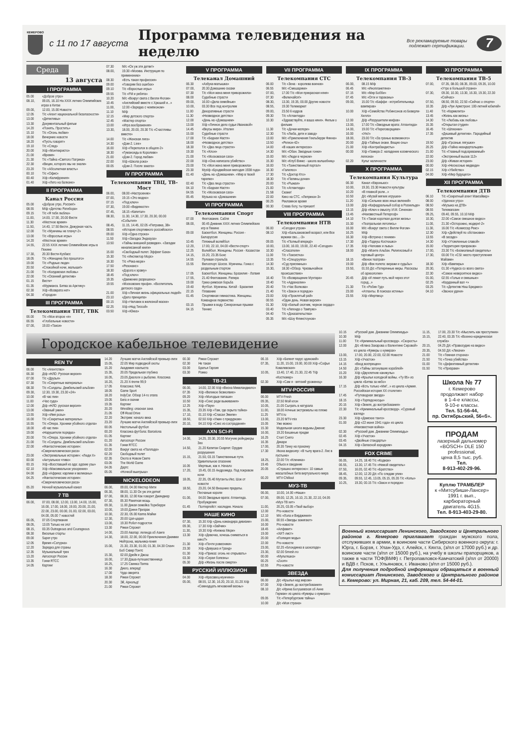КЕМЕРОВО
с 11 по 17 августа
Программа телевидения на неделю
Все рекламируемые товары подлежат сертификации.
7
Среда
13 августа
I ПРОГРАММА
05.00 «Доброе утро»
08.10, 09.05, 16.10 На XXIX летних Олимпийских играх в Китае
09.00, 12.00, 15.00 Новости
12.05 Т/с «Агент национальной безопасности»
13.00 «Детективы»
13.30 Документальный фильм
14.20 «Понять. Простить»
15.10 Т/с «Огонь любви»
18.00 Вечерние новости
18.20 «Пусть говорят»
19.10 Т/с «След»
20.00 Х/ф «Монтекристо»
21.00 «Время»
21.30 Т/с «Тайна «Святого Патрика»
22.30 «Вицин, которого мы не знали»
23.20 Т/с «Абсолютная власть»
00.10 Т/с «Офис»
00.40 Х/ф «Калифрения»
01.40 Х/ф «Лето на балконе»
II ПРОГРАММА
Канал Россия
05.00 «Доброе утро, Россия!»
08.55 М/ф «Детство Ратибора»
09.15 Т/с «Я тебя люблю»
11.00, 14.00, 17.00, 20.00 Вести
11.30 «Местное время»
11.50, 14.40, 17.50 Вести. Дежурная часть
12.00 Т/с «Мужчины не плачут-2»
13.00 Т/с «Взрослые игры»
14.20 «Местное время»
14.55, 22.55 XXIX летние Олимпийские игры в Пекине
17.30, 20.30 Вести-Кузбасс
18.05 Т/с «Женщина без прошлого»
19.00 Т/с «Родные люди»
20.50 «Спокойной ночи, малыши!»
21.00 Т/с «Колдовская любовь»
22.00 Т/с «Осенний детектив»
01.15 Вести+
01.35 «Мурманск. Битва за Арктику»
02.30 Х/ф «Возврата нет»
04.30 «Городок»
III ПРОГРАММА
Телекомпания ТНТ, ТВК
06.00 Т/с «Мое второе «я»
06.55 «Глобальные новости»
07.00, 19.00 «Такси»
07.30 М/с «Ох уж эти детки!»
08.00, 19.30 «Москва. Инструкция по применению»
08.30 «Есть такая профессия»
09.00 «Говорим без ошибок»
09.10 Т/с «Взрослые игры»
09.55 Т/с «FM и ребята»
10.20 М/с «Вокруг света с Вилли Фогом»
10.45 «Английский вместе с Хрюшей и...»
11.00, 12.00 «Зарядка с чемпионом»
11.10 М/ф
12.15 «Мир детского спорта»
12.45 «Мастер спорта»
13.00 «Игра воображения»
13.30, 18.00, 20.00, 20.30 Т/с «Счастливы вместе»
14.00 Т/с «Женская лига»
14.30 «Дом-2. Live»
16.00 Х/ф «Переполох в общаге-2»
18.30 «Гуманоиды в Королеве»
21.00 «Дом-2. Город любви»
22.00 Х/ф «Школа рока»
00.05 «Дом-2. После заката»
IV ПРОГРАММА
Телекомпании ТВЦ, ТВ-Мост
06.00, 08.00 «Настроение»
07.00, 19.15 «Это модно»
07.15 «Под ключ»
07.30, 19.00 «Видимости»
07.45, 18.15 «Капитал»
08.30, 11.30, 14.30, 17.30, 20.30, 00.00 «События»
08.45, 11.15, 14.45, 02.05 «Петровка, 38»
08.55 «История спортивного российского»
09.00 Х/ф «Одна строка»
11.50 Х/ф «Загадка Эндхауза»
13.50 «Тайны внешней разведки». «Загадки ненаписанной книги»
15.00 «Свободный полет. Эффект Баха»
15.30 Т/с «Инспектор Морс»
16.30 Т/с «Река-море»
17.50 «Резонанс»
18.30 «Дорога к храму»
18.45 «Под ключ»
19.35 «Движение разрешено»
19.55 «Московские профи». «Воспитатель детского сада»
21.00 Х/ф «Личная жизнь официальных людей»
23.10 «Дело принципа»
00.15 Х/ф «Человек в железной маске»
02.25 Х/ф «Над Тиссой»
03.50 Х/ф «Юкка»
V ПРОГРАММА
Телеканал Домашний
06.30 «Азбука-малышка»
07.00, 20.30 Домашние сказки
07.30 Т/с «Моя жена меня приворожила»
08.00 Судебные страсти
09.00, 16.00 «Дела семейные»
10.00, 03.30 Все под контролем
11.00 Декоративные страсти
11.30 «Незвездное детство»
12.00 «День на «Домашнем»
13.00 Х/ф «Личное дело судьи Ивановой»
14.45 «Вкусы мира». Италия
15.00 Судебные страсти
17.00 Т/с «Бедная Настя»
18.00 «Незвездное детство»
18.30 Т/с «Два лица страсти»
19.30 Т/с «Клон»
21.00 Т/с «Московская сага»
22.00 Х/ф «Она написала убийство»
23.00 Т/с «Моя жена меня приворожила»
23.30 Муз/ф «Бродвейская мелодия 1938 года»
01.40 «День на «Домашнем». «Мир в твоей тарелке»
02.40 Т/с «Два лица страсти»
04.10 Т/с «Бедная Настя»
04.55 Т/с «Московская сага»
05.45 Музыка на «Домашнем»
VI ПРОГРАММА
Телекомпания Спорт
07.00 Фехтование. Сабля
08.00, 00.45 Дневник XXIX летних Олимпийских игр в Пекине
09.00 Баскетбол. Женщины. Россия - Белоруссия
10.45 Пляжный волейбол
12.20, 17.00, 22.10, 04.00 «Вести-спорт»
12.25 Волейбол. Женщины. Россия - Казахстан
14.15, 15.20, 23.35 Бокс
14.55 Пулевая стрельба
15.55 Велоспорт. Шоссе. Мужчины. Гонка с раздельным стартом
17.05 Баскетбол. Женщины. Бразилия - Латвия
17.55, 21.40 Фехтование. Рапира
19.00 Греко-римская борьба
19.40 Футбол. Мужчины. Китай - Бразилия
22.15 Плавание
01.45 Спортивная гимнастика. Женщины. Командное первенство
03.15 Прыжки в воду. Синхронные прыжки
04.15 Теннис
VII ПРОГРАММА
Телекомпания СТС
06.00 Т/с «Зена - королева воинов»
06.55 М/с «Смешарики»
07.00, 17.00 Т/с «Моя прекрасная няня»
07.30 «Включайся!»
08.30, 13.30, 19.35, 00.00 Другие новости
08.55, 19.30 Телемаркет
09.00, 23.50 6 кадров
09.30 Т/с «Атлантида»
10.30 «Здравствуйте, я ваша няня». Фильм о фильме
11.30 Т/с «Дочки-матери»
12.30 Т/с «Люба, дети и завод»
13.00 М/с «Приключения Гекльберри Финна»
13.50 «Регион-42»
14.00 «В наших интересах»
14.30 М/с «Обан. Звездные гонки»
15.00 М/с «Люди в черном»
15.30 М/с «Клуб Винкс - школа волшебниц»
16.00 Т/с «Таинственный портал»
16.30 «Галилео»
17.30 Т/с «Доктор Кто»
18.30 Т/с «Папины дочки»
20.00 Т/с «Рыжая»
21.00 Т/с «Атлантида»
21.58 Скажи!
22.00 Кино на СТС. «Лепрекон-3»
00.25 Рекламное время
00.30 Слава богу, ты пришел!
VIII ПРОГРАММА
Телекомпания НТВ
06.00 «Сегодня утром»
08.10 Х/ф «Бальзаковский возраст, или Все мужики сво....-3»
09.05 Т/с «Полный вперед!»
10.00, 13.00, 16.00, 19.00, 22.40 «Сегодня»
10.30 «Спасатели»
11.00 Т/с «Таксистка»
13.35 Т/с «Спецгруппа»
14.30 «Суд присяжных»
15.30, 18.30 «Обзор. Чрезвычайное происшествие»
16.40 Т/с «Возвращение Мухтара»
19.40 Т/с «Адреналин»
20.40 Т/с «Час Волкова»
21.40 Т/с «Закон и порядок»
23.00 Х/ф «Проклятый рай»
00.55 «Один день. Новая версия»
01.30 Х/ф «Белый охотник, черное сердце»
03.40 Т/с «Легенда о Тампуке»
04.40 Т/с «Доказательства»
05.35 М/с «Шоу Флинстоунов»
IX ПРОГРАММА
Телекомпания ТВ-3
06.00, 08.15 М/ф
06.45 М/с «Инопланетяне»
07.15 М/с «Мир Бобби»
07.45 М/с «Огги и тараканы»
09.00, 15.00 Т/с «Баффи - истребительница вампиров»
10.00 Х/ф «Семейство Робинсонов из Беверли-Хиллз»
12.00 Д/ф «Разрушители мифов»
13.00, 17.00 Т/с «Звездные врата: Атлантида»
14.00, 19.00 Т/с «Переговорщики»
16.00 «Упс!»
18.00, 23.00 Т/с «За гранью возможного»
20.00 Д/ф «Тайные знаки. Вещие сны»
21.00 Х/ф «Контрабандисты»
00.00 Х/ф «Гамера-2: нападение космического легиона»
02.20 Культ наличности
X ПРОГРАММА
Телекомпания Культура
06.30 Канал «Евроньюс»
10.00, 19.30, 23.30 Новости культуры
10.20 «В главной роли...»
10.50 Д/с «Музей мягких игрушек»
11.20 Х/ф «Сильнее всех иных велений»
13.00 Д/ф «Кафедральный собор в Роскильде»
13.15 Д/ф «Ключ к смыслу. И.М. Сеченов»
13.45 «Неизвестный Петергоф»
14.10 Т/с «Такая короткая долгая жизнь»
15.30 «Театральная летопись»
16.00 М/с «Вокруг света с Вилли Фогом»
16.25 М/ф
16.30 Х/ф «Встреча с гением»
17.30 Д/ф «Тадеуш Костюшко»
17.35 Х/ф «Человек и львы»
18.00 Д/ф «Монте Альбан. Религиозный и торговый центр»
18.15 «Венок театров»
19.00 Д/ф «Век полета: виражи и судьбы»
19.50, 01.55 Д/с «Потерянные миры. Рассказы об археологии»
20.45 Д/ф «И ляжет путь мой через этот город...»
21.30 Т/с «Робин Гуд»
23.00 «Атланты. В поисках истины»
23.55 Х/ф «Мертвец»
XI ПРОГРАММА
Телекомпания ТВ-5
07.00, 07.35, 08.00, 08.35, 09.00, 09.35, 10.00 «Утро в большой стране»
07.30, 09.30, 10.30, 13.30, 16.30, 19.30, 22.30 «Сейчас»
07.50, 08.50, 09.50, 22.50 «Сейчас о спорте»
10.35 Д/ф «Луи Армстронг. 100-летний юбилей»
11.40 Т/с «Кармелита»
13.45 «Жизнь как жизнь»
14.30 Т/с «Любовь как любовь»
15.35 «Открытая студия»
16.45 Т/с «Шпионки»
17.35 «Дешевый детектив». Пародийный детектив
19.50 Д/ф «Грозные лягушки»
20.25 Д/ф «Тайна неандертальцев»
21.00 Т/с «Главный подозреваемый»
22.00 «Экстренный вызов 112»
23.00 Д/ф «Живая история»
00.00 Х/ф «Несносные медведи»
02.15 Х/ф «Убийство»
04.00 Х/ф «Мир будущего»
XII ПРОГРАММА
Телекомпания ДТВ
06.10 Т/с «Секретный агент Макгайвер»
08.00 «Удачное утро»
08.50 «Музыка на ДТВ»
08.55 Телемагазин
09.25, 09.40, 09.55, 10.10 М/ф
10.30, 22.00 «Самое смешное видео»
11.00, 21.30 «Осторожно, модерн!-2»
11.30, 16.00 Т/с «Комиссар Рекс»
12.30 Х/ф «Действуй по обстановке»
13.55 «В засаде»
14.30 Х/ф «Утомленные славой»
15.00 «Территория призраков»
17.00, 23.30 Т/с «Безмолвный свидетель»
17.30, 00.00 Т/с «CSI: место преступления Майами»
18.30 Х/ф «Вампиры»
20.30, 01.30 «Чудеса со всего света»
22.30 «Самое невероятное видео»
01.00, 02.55 «Голые и смешные»
02.25 «Карданный вал +»
03.25 Т/с «Детектив Нэш Бриджес»
04.10 «Звонок удачи»
Городское кабельное телевидение
REN TV
06.00 Т/с «Агентство»
06.30 Д/ф «НЛО: Русская версия»
07.00 Т/с «Друзья»
07.30 Т/с «Секретные материалы»
08.30 Т/с «Солдаты. Дембельский альбом»
09.30, 12.30, 19.30, 23.30 «24»
10.00 «В час пик»
11.00 «Час суда»
12.00 Д/ф «НЛО: русская версия»
13.00 «Званый ужин»
13.55 Х/ф «Имя розы»
16.00 Т/с «Секретные материалы»
16.55 Т/с «Опера. Хроники убойного отдела»
18.00 «В час пик»
19.00 «Нарушители порядка»
20.00 Т/с «Опера. Хроники убойного отдела»
21.00 Т/с «Солдаты. Дембельский альбом»
22.00 «Фантастические истории»: «Сверхчеловеческая раса»
23.00 «Экстремальные истории»: «Люди Х»
00.00 «Актуальное чтиво»
00.15 Х/ф «Восставший из ада: адские узы»
02.10 Х/ф «Максимальное ускорение»
04.00 Д/ф «Африка: карлики и великаны»
04.25 «Фантастические истории»: «Сверхчеловеческая раса»
05.20 Ночной музыкальный канал
7 ТВ
06.00, 07.00, 08.00, 12.00, 13.00, 14.00, 15.00, 16.00, 17.00, 18.00, 19.00, 20.00, 21.00, 22.00, 23.00, 00.00, 01.00, 02.00, 03.00, 04.00, 05.00 7 новостей
06.05, 07.05 Спортмания
08.05, 13.05 Только не это!
08.15, 03.35 Outrageous and Courageous
08.30 Веселые старты
09.00 Super-утро
12.05 Время «Сатурна»
12.20 Зарядка для страны
12.35 Музыкальный трек
13.20 Автоспорт России
13.35 Гонки RTCC
14.05 Картинг
14.20 Лучшие матчи Английской премьер-лиги
15.05, 22.05 Мир подводной охоты
15.20 Академия нахлыста
15.35, 20.05 Предельная глубина
16.05, 23.05 Диалоги о рыбалке. Классика
16.20, 21.20 X-treme 99,9
17.05 Классика: NHL
18.05 Game Sport
18.20 IndyCar. Обзор 14-го этапа
19.05 Бега и скачки
19.35 Картинг
20.20 Wrestling: опасная зона
21.05 Off-Road Drive
22.20 Экстрим: начало века
23.20 Лучшие матчи Английской премьер-лиги
00.05 Настольный футбол
00.20 Классика футбола: Barcelona
01.05 Картинг
01.20 Автоспорт России
01.35 Гонки RTCC
02.05 Вокруг света на «Палладе»
02.20 Свободный полет
02.35 Охота в Новом Свете
03.05 The World Game
04.05 Дартс
05.05 «Ночной выигрыш»
NICKELODEON
06.00, 09.00, 04.00 Мистер Мити
06.30, 08.00, 11.30 Ох уж эти детки!
07.00, 08.30, 12.00 Как говорит Джинджер
07.30, 05.30 Ракетная мощь
09.30, 11.00 Дикая семейка Торнберри
10.00, 19.00 Дэнни Призрак
10.30, 22.30, 05.00 Каппа Майки
12.30, 20.00 Цап-царап
13.00, 19.30 Робот-подросток
13.30 Рикки Спрокет
14.00, 23.00 Аватар: легенда об Аанге
14.30, 18.00, 22.00, 00.00 Приключения Джимми Нейтрона, мальчика-гения
15.00, 21.30, 23.30, 01.00, 01.30, 04.30 Спанч Боб Сквер Пэнтс
15.30, 02.00 Дрейк и Джош
16.00, 17.30 Даша-путешественница
16.25, 17.25 Свинка Пэппа
16.30 Диего, вперед!
17.00 Чудо-зверята
18.30 Рикки Спрокет
20.30 Эй, Арнольд!
21.00 Рикки Спрокет
00.30 Рикки Спрокет
02.30 Не такая
03.00 Братья Гарсия
03.30 Ромео
ТВ-21
06.00, 14.00, 22.00 Х/ф «Весна Микеланджело»
07.35 Х/ф «Великое безмолвие»
09.20 Х/ф «Молодые папаши»
10.50 Х/ф «Секс ради выживания»
12.25 Х/ф «Паук»
15.35, 23.35 Х/ф «Там, где скрыта тайна»
17.10, 01.10 Х/ф «Спасая Эмили»
18.50, 02.50 Х/ф «Ужин с придурком»
20.10, 04.10 Х/ф «Секс из сострадания»
AXN SCI-FI
14.00, 14.25, 20.30, 20.55 Могучие рейнджеры Зео
14.50, 21.20 Капитан Скарлет. Орудие разрушения
15.15, 21.50, 03.15 Таинственные пути. Удивительное спасение
16.05 Мертвые, как я. Начало
17.20, 19.45, 00.15 Андромеда. Под покровом ночи
18.05, 22.35, 05.40 Мутанты Икс. Шок от новости
18.50, 23.20, 04.50 Внешние пределы. Песчаные короли
01.00, 04.00 Звездные врата: Атлантида. Пробуждение
01.45 Полтергейст: наследие. Начало
НАШЕ КИНО
07.30, 15.30 Х/ф «День командира дивизии»
09.30, 17.30 Х/ф «Зайчик»
11.30, 19.30 Х/ф «Княжна Мери»
13.30 Х/ф «Девочка, хочешь сниматься в кино?»
21.30 Х/ф «Почти ровесники»
23.30 Х/ф «Девушка и Гранд»
01.30 Х/ф «Приказ: огонь не открывать»
03.30 Х/ф «Серая болезнь»
05.30 Д/ф «Жизнь после смерти»
РУССКИЙ ИЛЛЮЗИОН
04.00 Х/ф «Красавец-мужчина»
05.00, 08.55, 12.30, 16.20, 20.10, 01.20 Х/ф «Семнадцать мгновений весны»
06.15 Х/ф «Белеет парус одинокий»
07.35, 11.20, 15.00, 19.00, 00.00 Х/ф «Софья Ковалевская»
10.05, 13.40, 17.40, 21.30, 22.45 Т/ф «Костюмер»
02.30 Х/ф «Сам я - вятский уроженец»
MTV-РОССИЯ
06.00 MTV-Fresh
09.35, 22.50 Мой клон
10.05, 21.05 Сыграть в натурала
11.00, 18.00 Алчные экстремалы на пляже
11.25 MTV.ru
13.00, 23.20 MTV-mix
15.05 Уже можно
15.30 Модельная школа ведьмы Дженис
16.00, 19.20 Бешеные предки
16.25 Стоп! Снято
16.35 Дикари
17.00, 20.35 Тачку на прокачку
17.30 Икона видеоигр: «В тылу врага-2. Лис в пустыне»
18.25, 22.00 Т/с «Клиника»
19.45 Обыск и свидание
20.05 «Страшно интересно»: 10 самых масштабных битв виртуального мира
00.20 MTV-Chillout
МУЗ-ТВ
06.00, 10.00, 14.00 «Наше»
07.00, 09.00, 12.25, 16.10, 21.30, 22.10, 04.05 «Муз-ТВ хит»
11.00, 20.25, 03.05 «Твой выбор»
12.00 Pro-новости
12.10 М/с «Лола и Вирджиния»
15.00, 00.55 «Звезды зажигают»
16.00 Pro-новости
18.45 «Алфавит»
19.00 «ХИТ-лист»
20.00 «Полиция моды»
22.00 Pro-новости
23.00, 02.25 «Блондинка в шоколаде»
23.30, 02.00 Smesh.no
00.00 «Мультяшка»
00.25 «Zoom»
02.55 Pro-новости
ЗВЕЗДА
06.00 Д/с «Крылья над миром»
07.00 Х/ф «Земля, до востребования»
08.10 Д/с «Ирина Богушевская об Анне Герман» из цикла «Кумиры о кумирах»
09.05 Т/с «Петербургские тайны»
10.00 Д/с «Моя страна»
10.15 «Русский дом. Дневники Олимпиады»
10.30 М/ф
11.00 Т/с «Криминальный кроссворд». «Скорость»
12.00 Д/с «Елвна Захарова о Валентине Серовой» из цикла «Кумиры о кумирах»
13.00, 17.00, 20.00, 22.00, 02.00 Новости
13.15 Х/ф «Участок»
14.15 «Вход воспрещен»
14.50 Д/с «Тайны затонувших кораблей»
15.20 Х/ф «Двухлетние каникулы»
16.30 Д/ф «Крылья холодной войны. «Ту-95» из цикла «Битва за небо»
17.15 Д/ф «Есть только «МиГ...» из цикла «Армия. Российская история XX столетия»
17.45 «Путеводная звезда»
18.15 Х/ф «Торпедоносцы»
20.15 Х/ф «Земля, до востребования»
22.30 Т/с «Криминальный кроссворд». «Суровый взгляд»
23.30 Х/ф «Дамское танго»
01.00 Д/ф «22 июня 1941 года» из цикла «Неизвестная война»
02.30 «Русский дом. Дневники Олимпиады»
02.45 Х/ф «Участок»
03.45 «Двойные стандарты»
04.15 Х/ф «Запасной аэродром»
FOX CRIME
06.05, 14.25, 18.40 Т/с «Коджак»
06.55, 13.30, 17.45 Т/с «Немой свидетель»
07.50, 16.05, 02.40 Т/с «Братство»
08.45, 12.00, 12.20 Д/с «По следам улик»
09.35, 09.55, 12.45, 13.05, 05.15, 05.35 Т/с «Копы»
10.25, 19.30, 00.15 Т/с «Закон и порядок»
11.15, 17.00, 23.30 Т/с «Мыслить как преступник»
15.15, 22.40, 03.35 Т/с «Военно-юридическая служба»
20.15, 04.25 Д/с «Правосудие на видео»
20.35, 04.50 Д/с «Лихачи»
21.00 Т/с «Темная сторона»
21.50 Т/с «Точка убийства»
01.00 Т/с «Дефективный детектив»
01.50 Т/с «Призраки»
Школа № 77
г. Кемерово
продолжает набор
в 1-4-е классы,
9-10-е классы.
Тел. 51-56-44,
пр. Октябрьский, 56«б».
ПРОДАМ
лазерный дальномер
«BOSCH» DLE 150
professional,
цена 8,5 тыс. руб.
Тел.
8-913-402-29-96.
Куплю ТРАМБЛЕР
к «Митсубиши-Лансер»
1991 г. вып.,
карбюраторный
двигатель 4G15.
Тел. 8-913-403-29-80.
Военный комиссариат Ленинского, Заводского и Центрального районов г. Кемерово приглашает граждан мужского пола, отслуживших в армии, в воинские части Сибирского военного округа: г. Юрга, г. Борзя, г. Улан-Удэ, г. Алейск, г. Кяхта, (з/пл от 17000 руб.) и др. воинские части (з/пл от 15000 руб.), на учебу в школы прапорщиков, а также в части ТОФ(ВМФ) г. Петропавловск-Камчатский (з/пл от 20000) и ВДВ г. Псков, г. Ульяновск, г. Иваново (з/пл от 15000 руб.).
Для получения подробной информации обращаться в военный комиссариат Ленинского, Заводского и Центрального районов г. Кемерово: ул. Мирная, 21, каб. 209, тел. 54-44-01.